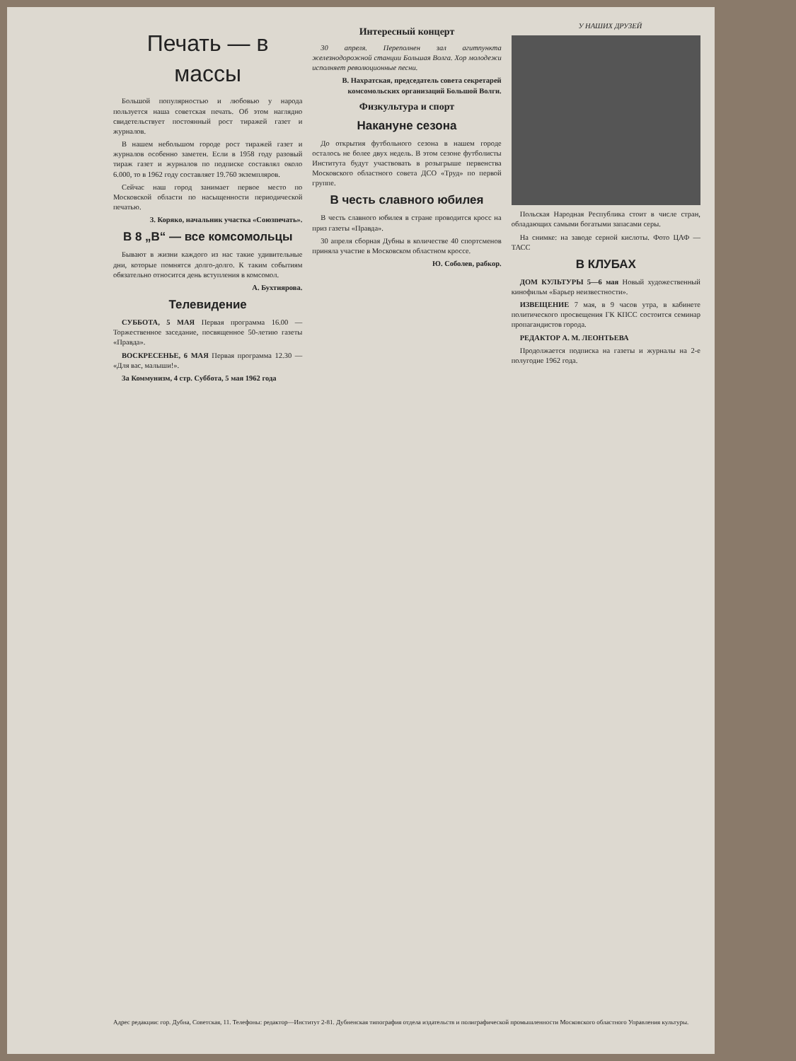Печать — в массы
Большой популярностью и любовью у народа пользуется наша советская печать. Об этом наглядно свидетельствует постоянный рост тиражей газет и журналов.
В нашем небольшом городе рост тиражей газет и журналов особенно заметен. Если в 1958 году разовый тираж газет и журналов по подписке составлял около 6.000, то в 1962 году составляет 19.760 экземпляров.
Сейчас наш город занимает первое место по Московской области по насыщенности периодической печатью.
З. Коряко, начальник участка «Союзпечать».
В 8 „В“ — все комсомольцы
Бывают в жизни каждого из нас такие удивительные дни, которые помнятся долго-долго. К таким событиям обязательно относится день вступления в комсомол.
А. Бухтиярова.
Телевидение
СУББОТА, 5 МАЯ Первая программа 16.00 — Торжественное заседание, посвященное 50-летию газеты «Правда».
ВОСКРЕСЕНЬЕ, 6 МАЯ Первая программа 12.30 — «Для вас, малыши!».
За Коммунизм, 4 стр. Суббота, 5 мая 1962 года
Интересный концерт
30 апреля. Переполнен зал агитпункта железнодорожной станции Большая Волга. Хор молодежи исполняет революционные песни.
В. Нахратская, председатель совета секретарей комсомольских организаций Большой Волги.
Физкультура и спорт
Накануне сезона
До открытия футбольного сезона в нашем городе осталось не более двух недель. В этом сезоне футболисты Института будут участвовать в розыгрыше первенства Московского областного совета ДСО «Труд» по первой группе.
В честь славного юбилея
В честь славного юбилея в стране проводится кросс на приз газеты «Правда».
30 апреля сборная Дубны в количестве 40 спортсменов приняла участие в Московском областном кроссе.
Ю. Соболев, рабкор.
У НАШИХ ДРУЗЕЙ
Польская Народная Республика стоит в числе стран, обладающих самыми богатыми запасами серы.
На снимке: на заводе серной кислоты. Фото ЦАФ — ТАСС
В КЛУБАХ
ДОМ КУЛЬТУРЫ 5—6 мая Новый художественный кинофильм «Барьер неизвестности».
ИЗВЕЩЕНИЕ 7 мая, в 9 часов утра, в кабинете политического просвещения ГК КПСС состоится семинар пропагандистов города.
РЕДАКТОР А. М. ЛЕОНТЬЕВА
Продолжается подписка на газеты и журналы на 2-е полугодие 1962 года.
Адрес редакции: гор. Дубна, Советская, 11. Телефоны: редактор—Институт 2-81. Дубненская типография отдела издательств и полиграфической промышленности Московского областного Управления культуры.